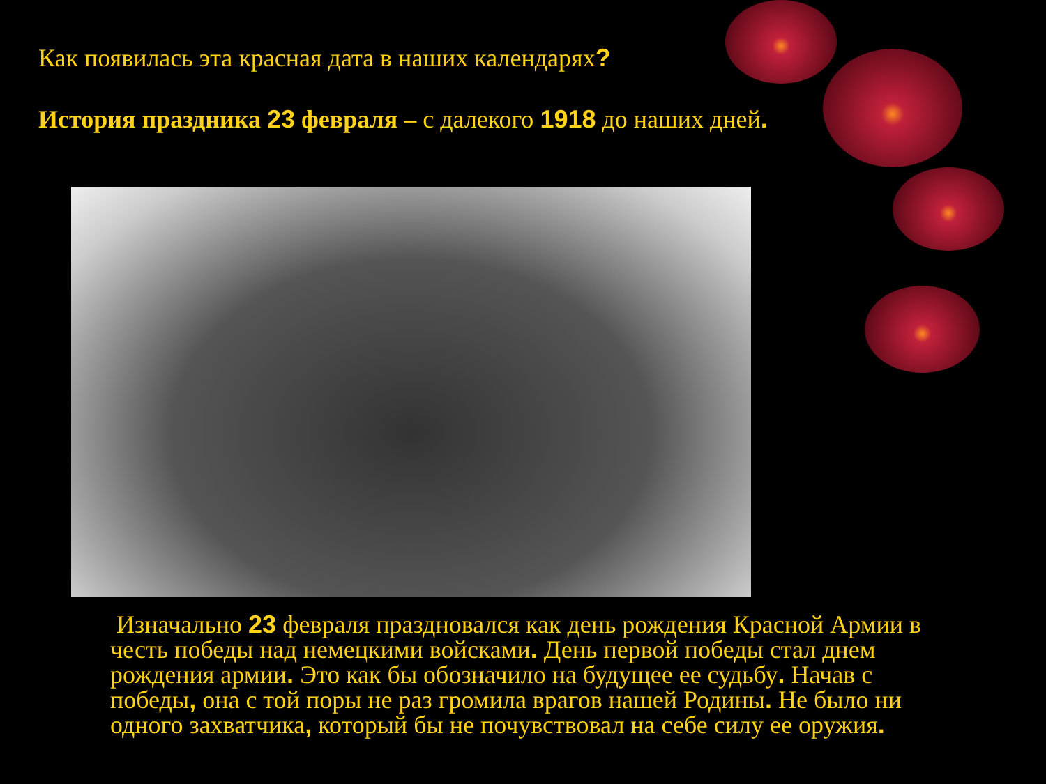Как появилась эта красная дата в наших календарях?
История праздника 23 февраля – с далекого 1918 до наших дней.
Изначально 23 февраля праздновался как день рождения Красной Армии в честь победы над немецкими войсками. День первой победы стал днем рождения армии. Это как бы обозначило на будущее ее судьбу. Начав с победы, она с той поры не раз громила врагов нашей Родины. Не было ни одного захватчика, который бы не почувствовал на себе силу ее оружия.